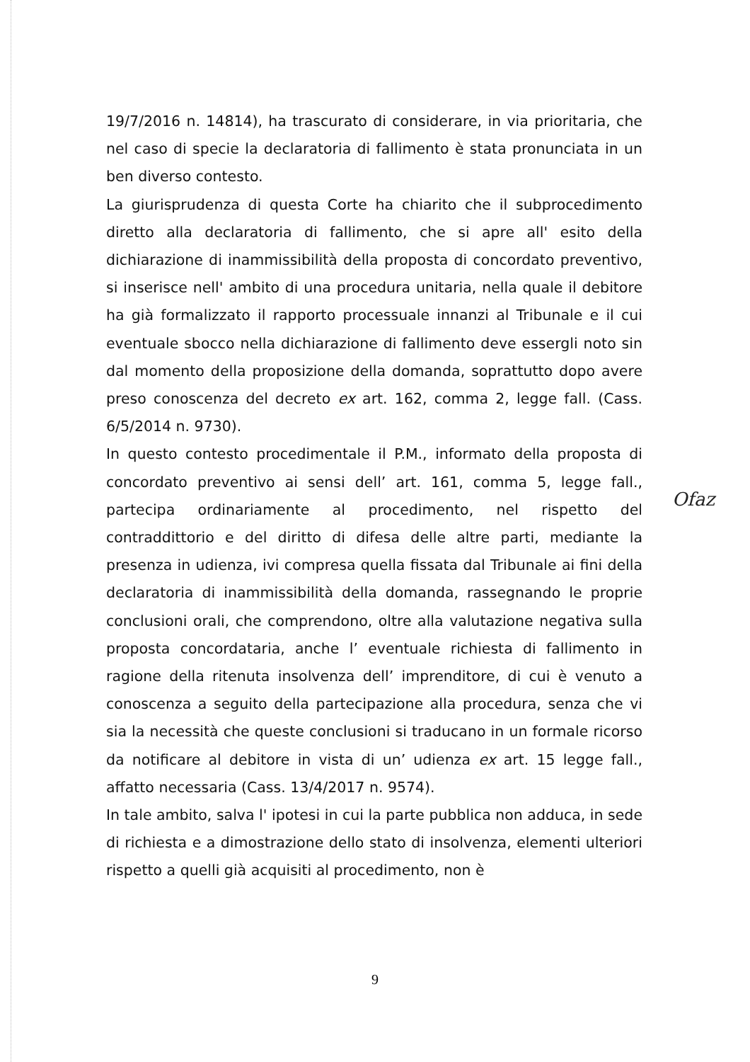19/7/2016 n. 14814), ha trascurato di considerare, in via prioritaria, che nel caso di specie la declaratoria di fallimento è stata pronunciata in un ben diverso contesto.
La giurisprudenza di questa Corte ha chiarito che il subprocedimento diretto alla declaratoria di fallimento, che si apre all' esito della dichiarazione di inammissibilità della proposta di concordato preventivo, si inserisce nell' ambito di una procedura unitaria, nella quale il debitore ha già formalizzato il rapporto processuale innanzi al Tribunale e il cui eventuale sbocco nella dichiarazione di fallimento deve essergli noto sin dal momento della proposizione della domanda, soprattutto dopo avere preso conoscenza del decreto ex art. 162, comma 2, legge fall. (Cass. 6/5/2014 n. 9730).
In questo contesto procedimentale il P.M., informato della proposta di concordato preventivo ai sensi dell’ art. 161, comma 5, legge fall., partecipa ordinariamente al procedimento, nel rispetto del contraddittorio e del diritto di difesa delle altre parti, mediante la presenza in udienza, ivi compresa quella fissata dal Tribunale ai fini della declaratoria di inammissibilità della domanda, rassegnando le proprie conclusioni orali, che comprendono, oltre alla valutazione negativa sulla proposta concordataria, anche l’ eventuale richiesta di fallimento in ragione della ritenuta insolvenza dell’ imprenditore, di cui è venuto a conoscenza a seguito della partecipazione alla procedura, senza che vi sia la necessità che queste conclusioni si traducano in un formale ricorso da notificare al debitore in vista di un’ udienza ex art. 15 legge fall., affatto necessaria (Cass. 13/4/2017 n. 9574).
In tale ambito, salva l' ipotesi in cui la parte pubblica non adduca, in sede di richiesta e a dimostrazione dello stato di insolvenza, elementi ulteriori rispetto a quelli già acquisiti al procedimento, non è
Ofaz
9